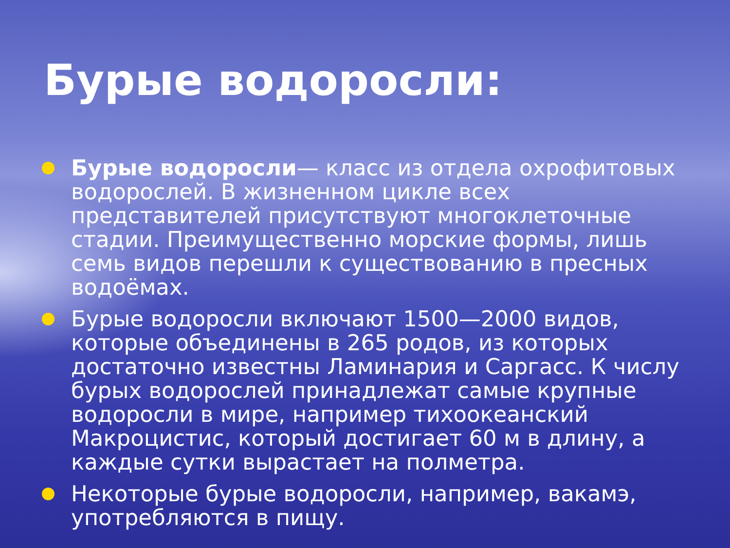Бурые водоросли:
Бурые водоросли— класс из отдела охрофитовых водорослей. В жизненном цикле всех представителей присутствуют многоклеточные стадии. Преимущественно морские формы, лишь семь видов перешли к существованию в пресных водоёмах.
Бурые водоросли включают 1500—2000 видов, которые объединены в 265 родов, из которых достаточно известны Ламинария и Саргасс. К числу бурых водорослей принадлежат самые крупные водоросли в мире, например тихоокеанский Макроцистис, который достигает 60 м в длину, а каждые сутки вырастает на полметра.
Некоторые бурые водоросли, например, вакамэ, употребляются в пищу.